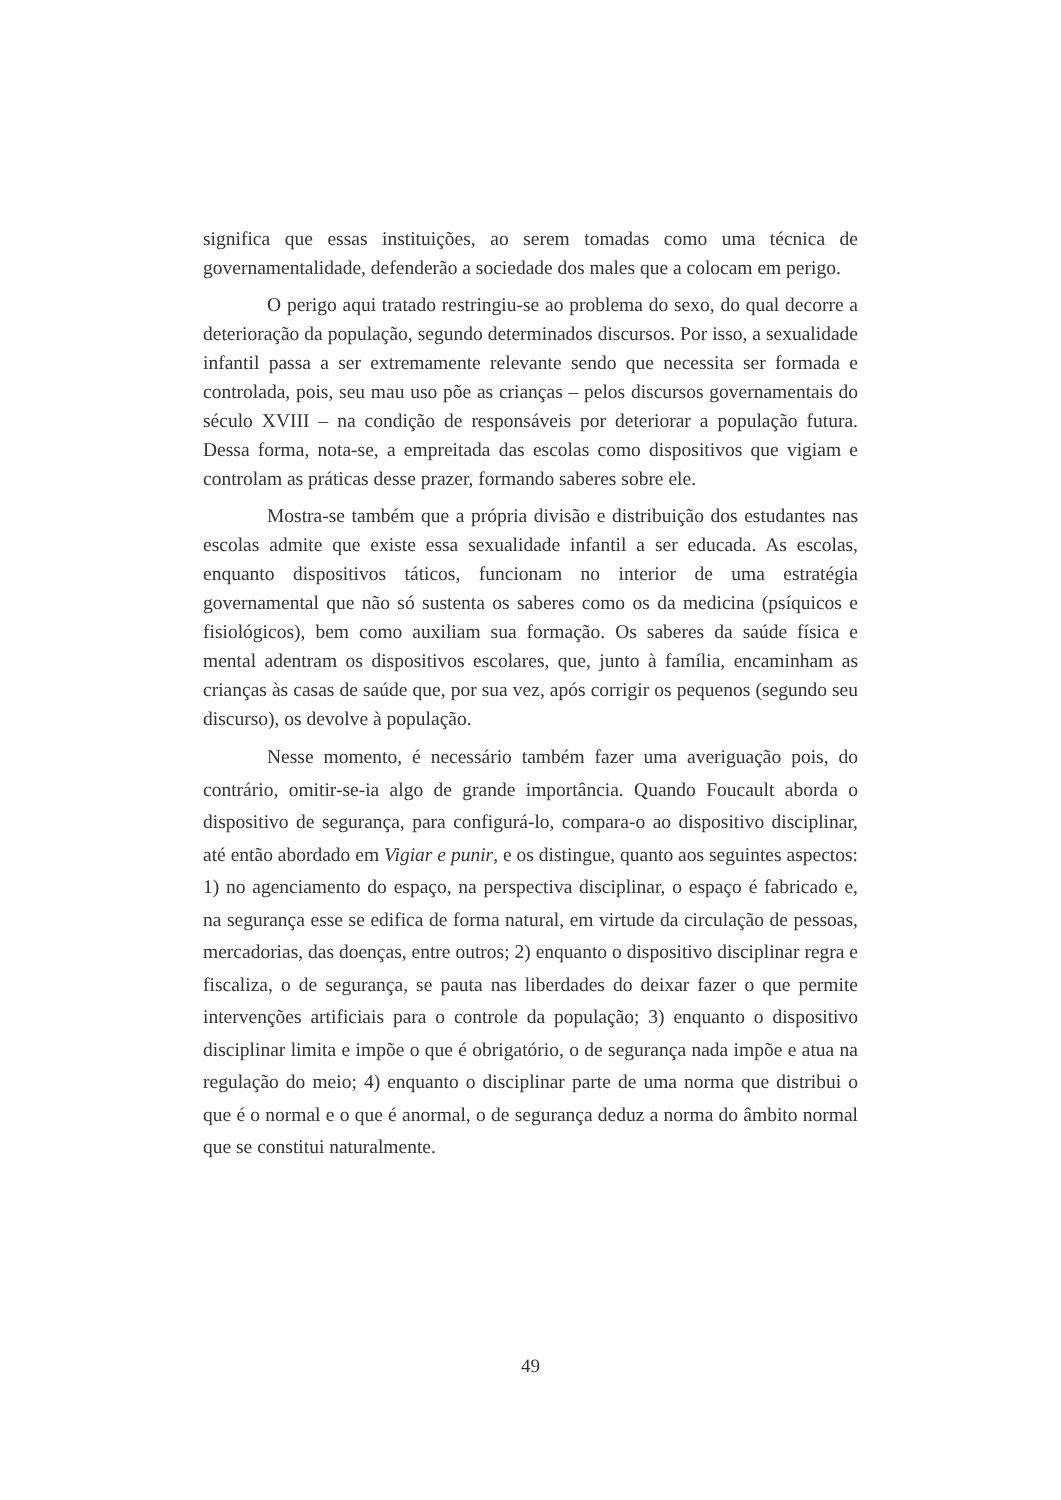significa que essas instituições, ao serem tomadas como uma técnica de governamentalidade, defenderão a sociedade dos males que a colocam em perigo.
O perigo aqui tratado restringiu-se ao problema do sexo, do qual decorre a deterioração da população, segundo determinados discursos. Por isso, a sexualidade infantil passa a ser extremamente relevante sendo que necessita ser formada e controlada, pois, seu mau uso põe as crianças – pelos discursos governamentais do século XVIII – na condição de responsáveis por deteriorar a população futura. Dessa forma, nota-se, a empreitada das escolas como dispositivos que vigiam e controlam as práticas desse prazer, formando saberes sobre ele.
Mostra-se também que a própria divisão e distribuição dos estudantes nas escolas admite que existe essa sexualidade infantil a ser educada. As escolas, enquanto dispositivos táticos, funcionam no interior de uma estratégia governamental que não só sustenta os saberes como os da medicina (psíquicos e fisiológicos), bem como auxiliam sua formação. Os saberes da saúde física e mental adentram os dispositivos escolares, que, junto à família, encaminham as crianças às casas de saúde que, por sua vez, após corrigir os pequenos (segundo seu discurso), os devolve à população.
Nesse momento, é necessário também fazer uma averiguação pois, do contrário, omitir-se-ia algo de grande importância. Quando Foucault aborda o dispositivo de segurança, para configurá-lo, compara-o ao dispositivo disciplinar, até então abordado em Vigiar e punir, e os distingue, quanto aos seguintes aspectos: 1) no agenciamento do espaço, na perspectiva disciplinar, o espaço é fabricado e, na segurança esse se edifica de forma natural, em virtude da circulação de pessoas, mercadorias, das doenças, entre outros; 2) enquanto o dispositivo disciplinar regra e fiscaliza, o de segurança, se pauta nas liberdades do deixar fazer o que permite intervenções artificiais para o controle da população; 3) enquanto o dispositivo disciplinar limita e impõe o que é obrigatório, o de segurança nada impõe e atua na regulação do meio; 4) enquanto o disciplinar parte de uma norma que distribui o que é o normal e o que é anormal, o de segurança deduz a norma do âmbito normal que se constitui naturalmente.
49